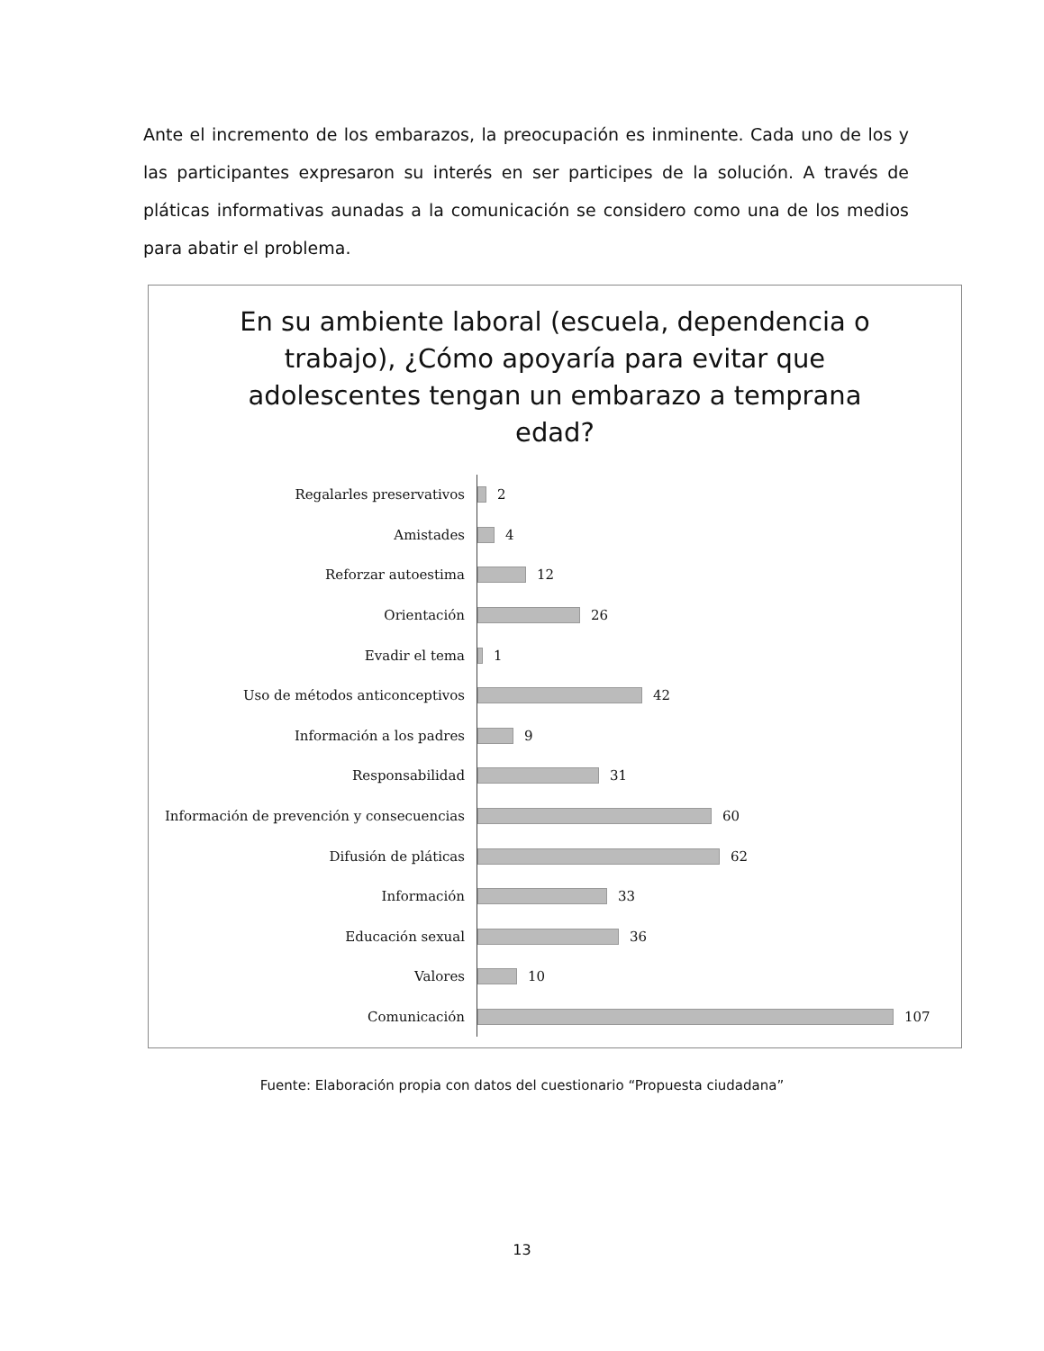Ante el incremento de los embarazos, la preocupación es inminente. Cada uno de los y las participantes expresaron su interés en ser participes de la solución. A través de pláticas informativas aunadas a la comunicación se considero como una de los medios para abatir el problema.
En su ambiente laboral (escuela, dependencia o trabajo), ¿Cómo apoyaría para evitar que adolescentes tengan un embarazo a temprana edad?
Regalarles preservativos 2
Amistades 4
Reforzar autoestima 12
Orientación 26
Evadir el tema 1
Uso de métodos anticonceptivos 42
Información a los padres 9
Responsabilidad 31
Información de prevención y consecuencias 60
Difusión de pláticas 62
Información 33
Educación sexual 36
Valores 10
Comunicación 107
Fuente: Elaboración propia con datos del cuestionario “Propuesta ciudadana”
13